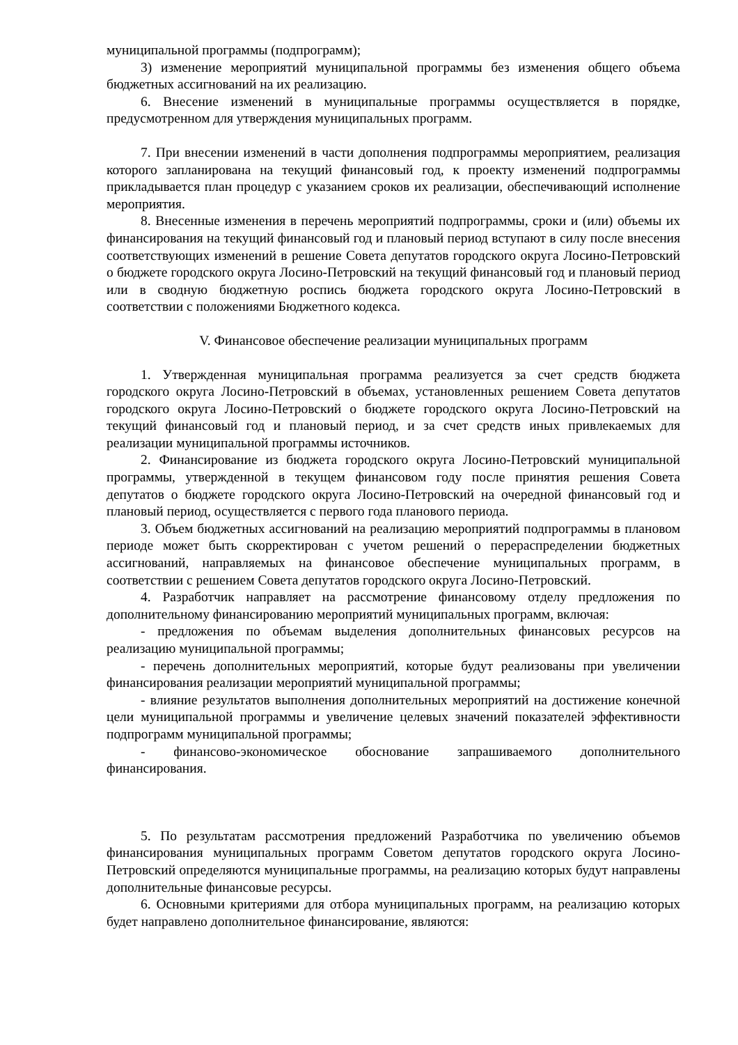муниципальной программы (подпрограмм);
3) изменение мероприятий муниципальной программы без изменения общего объема бюджетных ассигнований на их реализацию.
6. Внесение изменений в муниципальные программы осуществляется в порядке, предусмотренном для утверждения муниципальных программ.
7. При внесении изменений в части дополнения подпрограммы мероприятием, реализация которого запланирована на текущий финансовый год, к проекту изменений подпрограммы прикладывается план процедур с указанием сроков их реализации, обеспечивающий исполнение мероприятия.
8. Внесенные изменения в перечень мероприятий подпрограммы, сроки и (или) объемы их финансирования на текущий финансовый год и плановый период вступают в силу после внесения соответствующих изменений в решение Совета депутатов городского округа Лосино-Петровский о бюджете городского округа Лосино-Петровский на текущий финансовый год и плановый период или в сводную бюджетную роспись бюджета городского округа Лосино-Петровский в соответствии с положениями Бюджетного кодекса.
V. Финансовое обеспечение реализации муниципальных программ
1. Утвержденная муниципальная программа реализуется за счет средств бюджета городского округа Лосино-Петровский в объемах, установленных решением Совета депутатов городского округа Лосино-Петровский о бюджете городского округа Лосино-Петровский на текущий финансовый год и плановый период, и за счет средств иных привлекаемых для реализации муниципальной программы источников.
2. Финансирование из бюджета городского округа Лосино-Петровский муниципальной программы, утвержденной в текущем финансовом году после принятия решения Совета депутатов о бюджете городского округа Лосино-Петровский на очередной финансовый год и плановый период, осуществляется с первого года планового периода.
3. Объем бюджетных ассигнований на реализацию мероприятий подпрограммы в плановом периоде может быть скорректирован с учетом решений о перераспределении бюджетных ассигнований, направляемых на финансовое обеспечение муниципальных программ, в соответствии с решением Совета депутатов городского округа Лосино-Петровский.
4. Разработчик направляет на рассмотрение финансовому отделу предложения по дополнительному финансированию мероприятий муниципальных программ, включая:
- предложения по объемам выделения дополнительных финансовых ресурсов на реализацию муниципальной программы;
- перечень дополнительных мероприятий, которые будут реализованы при увеличении финансирования реализации мероприятий муниципальной программы;
- влияние результатов выполнения дополнительных мероприятий на достижение конечной цели муниципальной программы и увеличение целевых значений показателей эффективности подпрограмм муниципальной программы;
- финансово-экономическое обоснование запрашиваемого дополнительного финансирования.
5. По результатам рассмотрения предложений Разработчика по увеличению объемов финансирования муниципальных программ Советом депутатов городского округа Лосино-Петровский определяются муниципальные программы, на реализацию которых будут направлены дополнительные финансовые ресурсы.
6. Основными критериями для отбора муниципальных программ, на реализацию которых будет направлено дополнительное финансирование, являются: